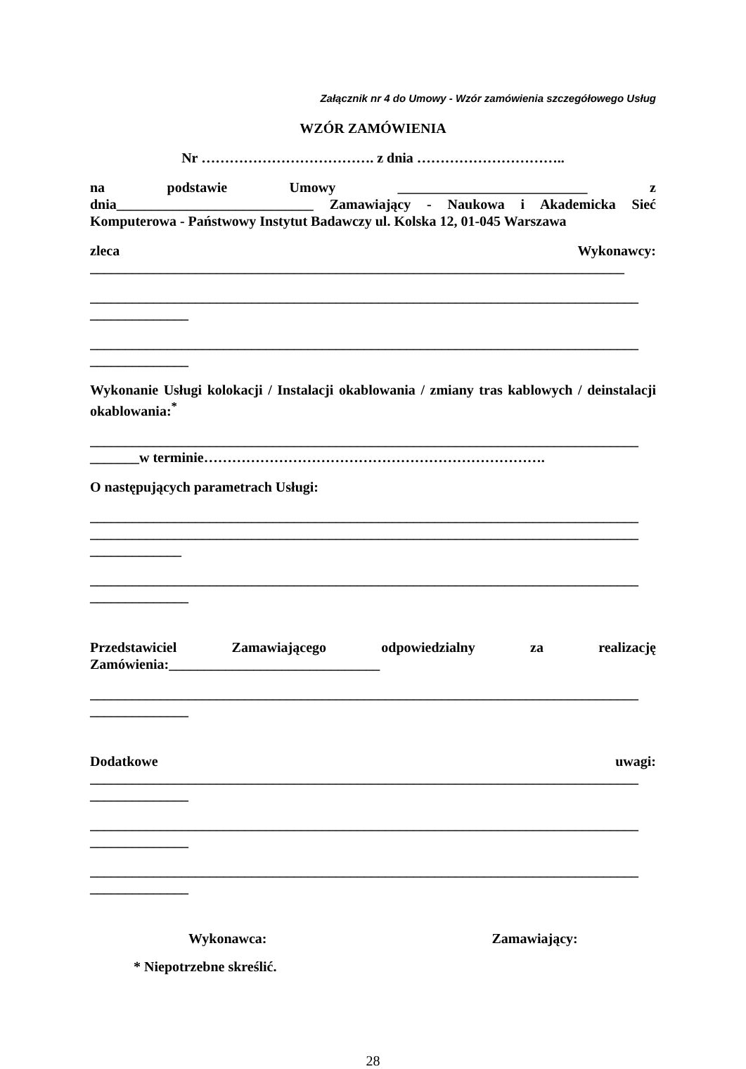Załącznik nr 4 do Umowy - Wzór zamówienia szczegółowego Usług
WZÓR ZAMÓWIENIA
Nr ………………………………. z dnia …………………………..
na podstawie Umowy ___________________________ z
dnia____________________________ Zamawiający - Naukowa i Akademicka Sieć Komputerowa - Państwowy Instytut Badawczy ul. Kolska 12, 01-045 Warszawa
zleca Wykonawcy:
____________________________________________________________________________
______________________________________________________________________________
______________
______________________________________________________________________________
______________
Wykonanie Usługi kolokacji / Instalacji okablowania / zmiany tras kablowych / deinstalacji okablowania:<sup>*</sup>
______________________________________________________________________________
_______w terminie……………………………………………………………….
O następujących parametrach Usługi:
______________________________________________________________________________
______________________________________________________________________________
_____________
______________________________________________________________________________
______________
Przedstawiciel Zamawiającego odpowiedzialny za realizację
Zamówienia:______________________________
______________________________________________________________________________
______________
Dodatkowe uwagi:
______________________________________________________________________________
______________
______________________________________________________________________________
______________
______________________________________________________________________________
______________
Wykonawca: Zamawiający:
* Niepotrzebne skreślić.
28